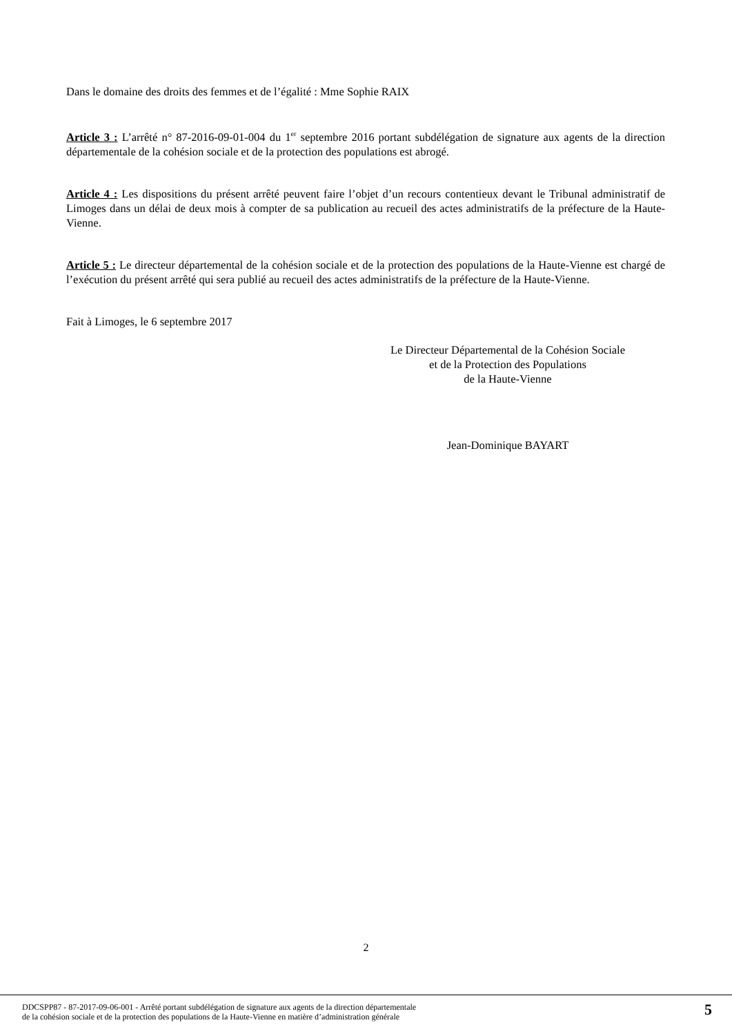Dans le domaine des droits des femmes et de l’égalité : Mme Sophie RAIX
Article 3 : L’arrêté n° 87-2016-09-01-004 du 1<sup>er</sup> septembre 2016 portant subdélégation de signature aux agents de la direction départementale de la cohésion sociale et de la protection des populations est abrogé.
Article 4 : Les dispositions du présent arrêté peuvent faire l’objet d’un recours contentieux devant le Tribunal administratif de Limoges dans un délai de deux mois à compter de sa publication au recueil des actes administratifs de la préfecture de la Haute-Vienne.
Article 5 : Le directeur départemental de la cohésion sociale et de la protection des populations de la Haute-Vienne est chargé de l’exécution du présent arrêté qui sera publié au recueil des actes administratifs de la préfecture de la Haute-Vienne.
Fait à Limoges, le 6 septembre 2017
Le Directeur Départemental de la Cohésion Sociale
et de la Protection des Populations
de la Haute-Vienne
Jean-Dominique BAYART
2
DDCSPP87 - 87-2017-09-06-001 - Arrêté portant subdélégation de signature aux agents de la direction départementale
de la cohésion sociale et de la protection des populations de la Haute-Vienne en matière d’administration générale
5